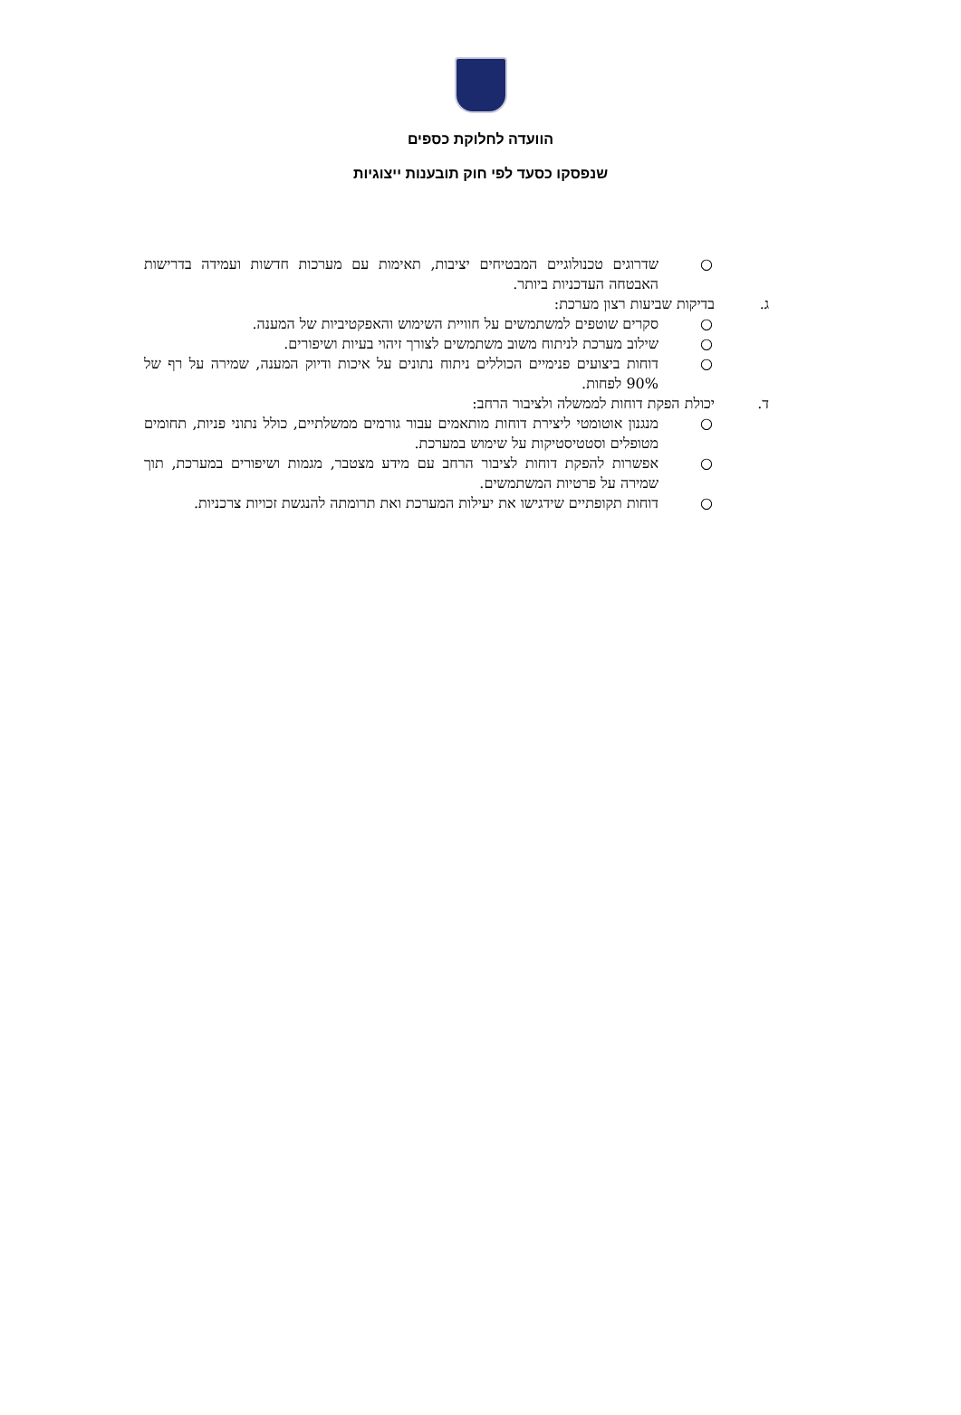הוועדה לחלוקת כספים
שנפסקו כסעד לפי חוק תובענות ייצוגיות
○ שדרוגים טכנולוגיים המבטיחים יציבות, תאימות עם מערכות חדשות ועמידה בדרישות האבטחה העדכניות ביותר.
ג. בדיקות שביעות רצון מערכת:
○ סקרים שוטפים למשתמשים על חוויית השימוש והאפקטיביות של המענה.
○ שילוב מערכת לניתוח משוב משתמשים לצורך זיהוי בעיות ושיפורים.
○ דוחות ביצועים פנימיים הכוללים ניתוח נתונים על איכות ודיוק המענה, שמירה על רף של 90% לפחות.
ד. יכולת הפקת דוחות לממשלה ולציבור הרחב:
○ מנגנון אוטומטי ליצירת דוחות מותאמים עבור גורמים ממשלתיים, כולל נתוני פניות, תחומים מטופלים וסטטיסטיקות על שימוש במערכת.
○ אפשרות להפקת דוחות לציבור הרחב עם מידע מצטבר, מגמות ושיפורים במערכת, תוך שמירה על פרטיות המשתמשים.
○ דוחות תקופתיים שידגישו את יעילות המערכת ואת תרומתה להנגשת זכויות צרכניות.